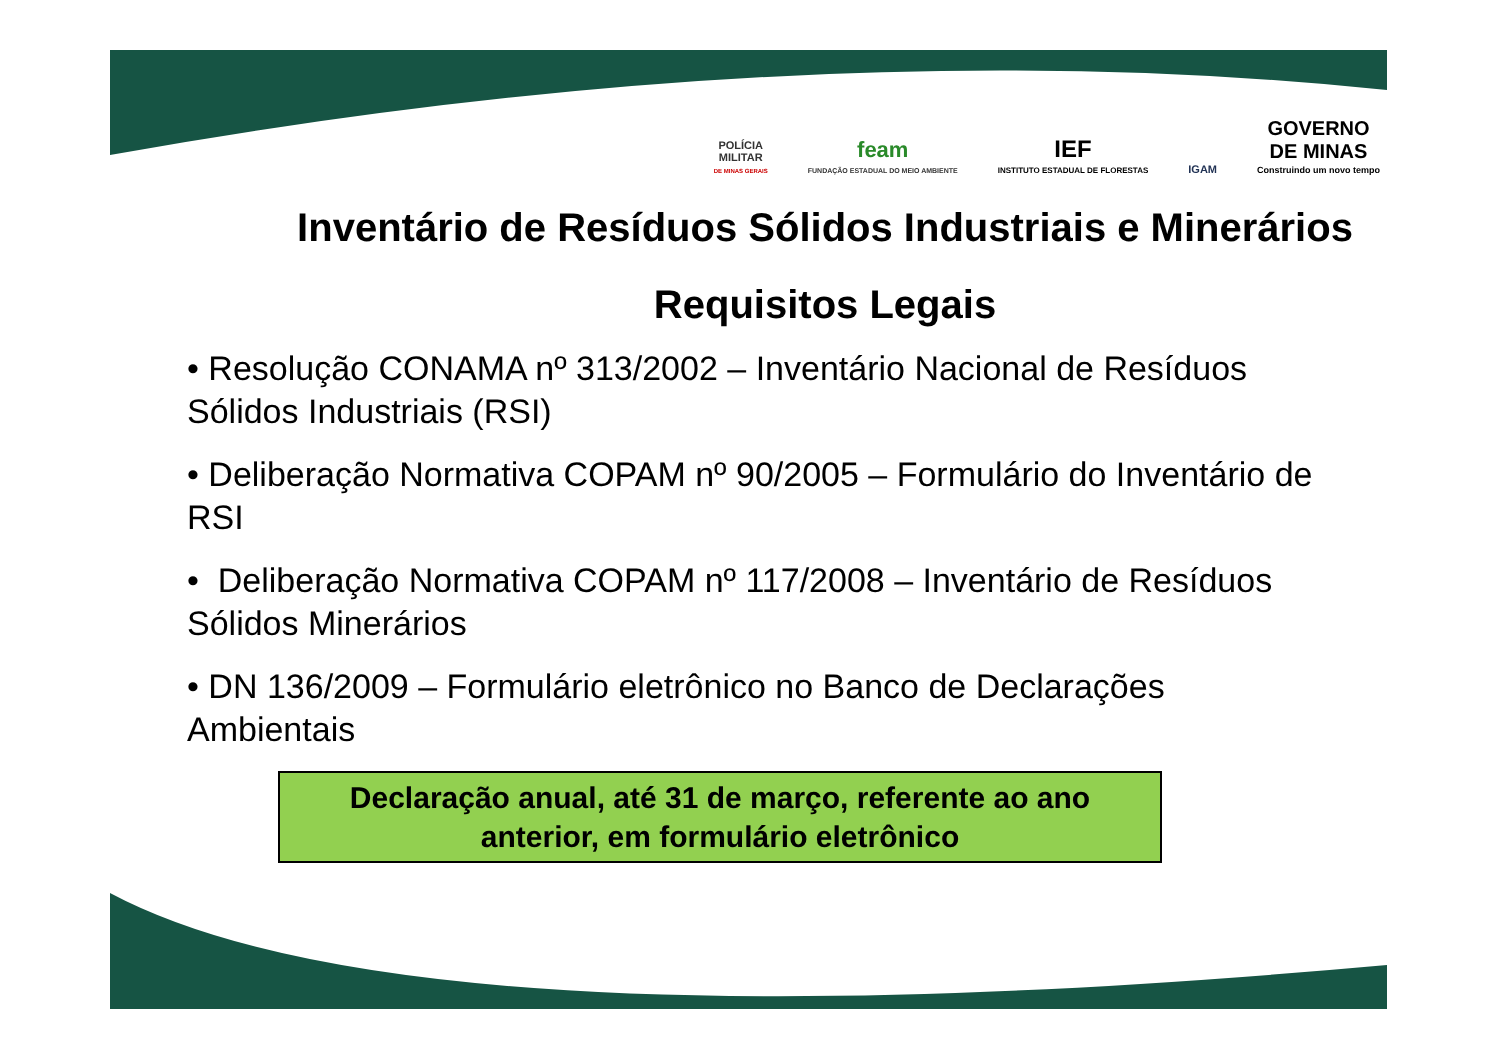POLÍCIA
MILITAR
DE MINAS GERAIS
feam
FUNDAÇÃO ESTADUAL DO MEIO AMBIENTE
IEF
INSTITUTO ESTADUAL DE FLORESTAS
IGAM
GOVERNO
DE MINAS
Construindo um novo tempo
Inventário de Resíduos Sólidos Industriais e Minerários
Requisitos Legais
• Resolução CONAMA nº 313/2002 – Inventário Nacional de Resíduos Sólidos Industriais (RSI)
• Deliberação Normativa COPAM nº 90/2005 – Formulário do Inventário de RSI
• Deliberação Normativa COPAM nº 117/2008 – Inventário de Resíduos Sólidos Minerários
• DN 136/2009 – Formulário eletrônico no Banco de Declarações Ambientais
Declaração anual, até 31 de março, referente ao ano
anterior, em formulário eletrônico